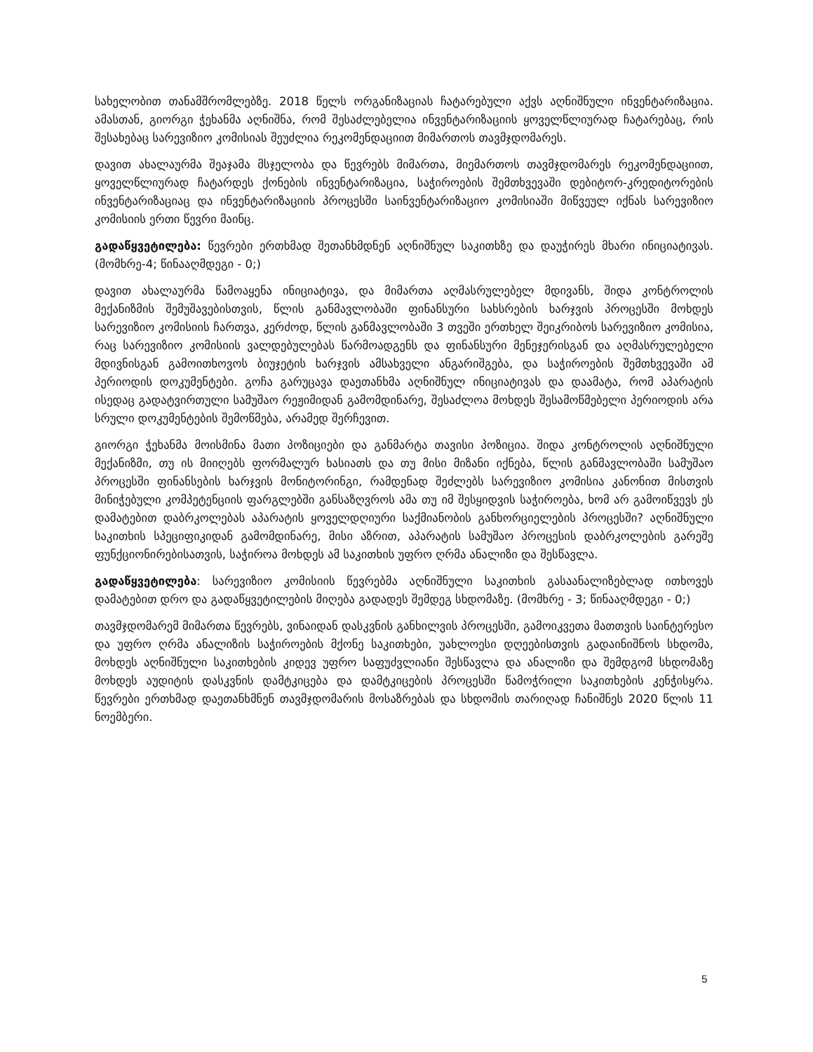სახელობით თანამშრომლებზე. 2018 წელს ორგანიზაციას ჩატარებული აქვს აღნიშნული ინვენტარიზაცია. ამასთან, გიორგი ჭეხანმა აღნიშნა, რომ შესაძლებელია ინვენტარიზაციის ყოველწლიურად ჩატარებაც, რის შესახებაც სარევიზიო კომისიას შეუძლია რეკომენდაციით მიმართოს თავმჯდომარეს.
დავით ახალაურმა შეაჯამა მსჯელობა და წევრებს მიმართა, მიემართოს თავმჯდომარეს რეკომენდაციით, ყოველწლიურად ჩატარდეს ქონების ინვენტარიზაცია, საჭიროების შემთხვევაში დებიტორ-კრედიტორების ინვენტარიზაციაც და ინვენტარიზაციის პროცესში საინვენტარიზაციო კომისიაში მიწვეულ იქნას სარევიზიო კომისიის ერთი წევრი მაინც.
გადაწყვეტილება: წევრები ერთხმად შეთანხმდნენ აღნიშნულ საკითხზე და დაუჭირეს მხარი ინიციატივას. (მომხრე-4; წინააღმდეგი - 0;)
დავით ახალაურმა წამოაყენა ინიციატივა, და მიმართა აღმასრულებელ მდივანს, შიდა კონტროლის მექანიზმის შემუშავებისთვის, წლის განმავლობაში ფინანსური სახსრების ხარჯვის პროცესში მოხდეს სარევიზიო კომისიის ჩართვა, კერძოდ, წლის განმავლობაში 3 თვეში ერთხელ შეიკრიბოს სარევიზიო კომისია, რაც სარევიზიო კომისიის ვალდებულებას წარმოადგენს და ფინანსური მენეჯერისგან და აღმასრულებელი მდივნისგან გამოითხოვოს ბიუჯეტის ხარჯვის ამსახველი ანგარიშგება, და საჭიროების შემთხვევაში ამ პერიოდის დოკუმენტები. გოჩა გარუცავა დაეთანხმა აღნიშნულ ინიციატივას და დაამატა, რომ აპარატის ისედაც გადატვირთული სამუშაო რეჟიმიდან გამომდინარე, შესაძლოა მოხდეს შესამოწმებელი პერიოდის არა სრული დოკუმენტების შემოწმება, არამედ შერჩევით.
გიორგი ჭეხანმა მოისმინა მათი პოზიციები და განმარტა თავისი პოზიცია. შიდა კონტროლის აღნიშნული მექანიზმი, თუ ის მიიღებს ფორმალურ ხასიათს და თუ მისი მიზანი იქნება, წლის განმავლობაში სამუშაო პროცესში ფინანსების ხარჯვის მონიტორინგი, რამდენად შეძლებს სარევიზიო კომისია კანონით მისთვის მინიჭებული კომპეტენციის ფარგლებში განსაზღვროს ამა თუ იმ შესყიდვის საჭიროება, ხომ არ გამოიწვევს ეს დამატებით დაბრკოლებას აპარატის ყოველდღიური საქმიანობის განხორციელების პროცესში? აღნიშნული საკითხის სპეციფიკიდან გამომდინარე, მისი აზრით, აპარატის სამუშაო პროცესის დაბრკოლების გარეშე ფუნქციონირებისათვის, საჭიროა მოხდეს ამ საკითხის უფრო ღრმა ანალიზი და შესწავლა.
გადაწყვეტილება: სარევიზიო კომისიის წევრებმა აღნიშნული საკითხის გასაანალიზებლად ითხოვეს დამატებით დრო და გადაწყვეტილების მიღება გადადეს შემდეგ სხდომაზე. (მომხრე - 3; წინააღმდეგი - 0;)
თავმჯდომარემ მიმართა წევრებს, ვინაიდან დასკვნის განხილვის პროცესში, გამოიკვეთა მათთვის საინტერესო და უფრო ღრმა ანალიზის საჭიროების მქონე საკითხები, უახლოესი დღეებისთვის გადაინიშნოს სხდომა, მოხდეს აღნიშნული საკითხების კიდევ უფრო საფუძვლიანი შესწავლა და ანალიზი და შემდგომ სხდომაზე მოხდეს აუდიტის დასკვნის დამტკიცება და დამტკიცების პროცესში წამოჭრილი საკითხების კენჭისყრა. წევრები ერთხმად დაეთანხმნენ თავმჯდომარის მოსაზრებას და სხდომის თარიღად ჩანიშნეს 2020 წლის 11 ნოემბერი.
5